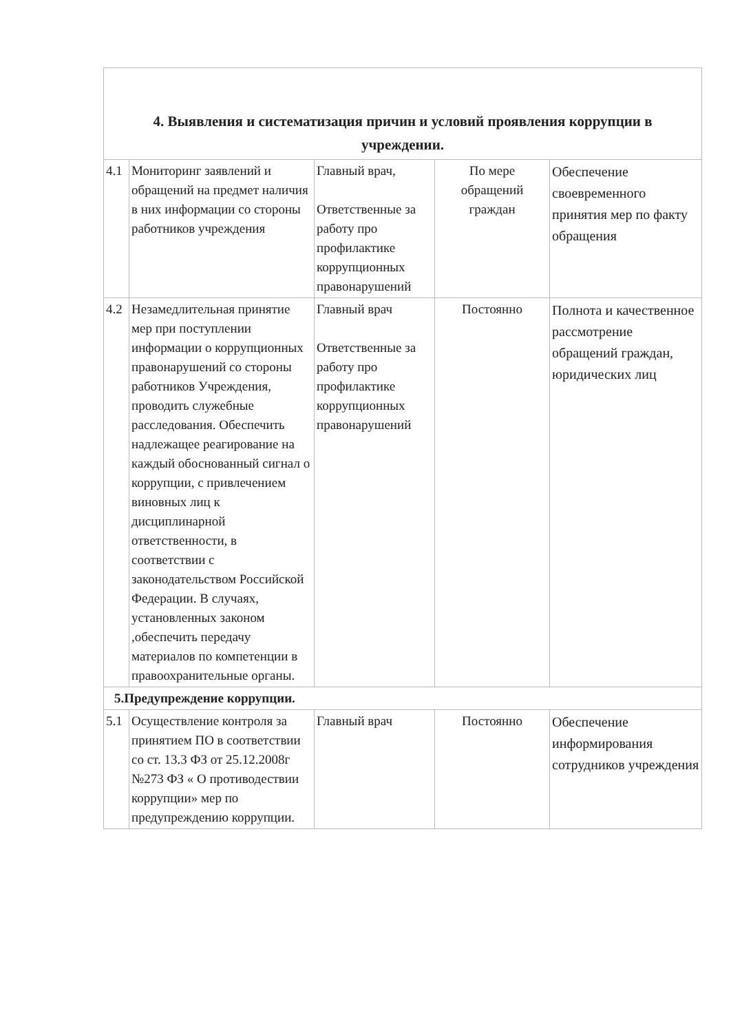| 4. Выявления и систематизация причин и условий проявления коррупции в учреждении. | | | | |
| 4.1 | Мониторинг заявлений и обращений на предмет наличия в них информации со стороны работников учреждения | Главный врач, Ответственные за работу про профилактике коррупционных правонарушений | По мере обращений граждан | Обеспечение своевременного принятия мер по факту обращения |
| 4.2 | Незамедлительная принятие мер при поступлении информации о коррупционных правонарушений со стороны работников Учреждения, проводить служебные расследования. Обеспечить надлежащее реагирование на каждый обоснованный сигнал о коррупции, с привлечением виновных лиц к дисциплинарной ответственности, в соответствии с законодательством Российской Федерации. В случаях, установленных законом ,обеспечить передачу материалов по компетенции в правоохранительные органы. | Главный врач Ответственные за работу про профилактике коррупционных правонарушений | Постоянно | Полнота и качественное рассмотрение обращений граждан, юридических лиц |
| 5.Предупреждение коррупции. | | | | |
| 5.1 | Осуществление контроля за принятием ПО в соответствии со ст. 13.3 ФЗ от 25.12.2008г №273 ФЗ « О противодествии коррупции» мер по предупреждению коррупции. | Главный врач | Постоянно | Обеспечение информирования сотрудников учреждения |